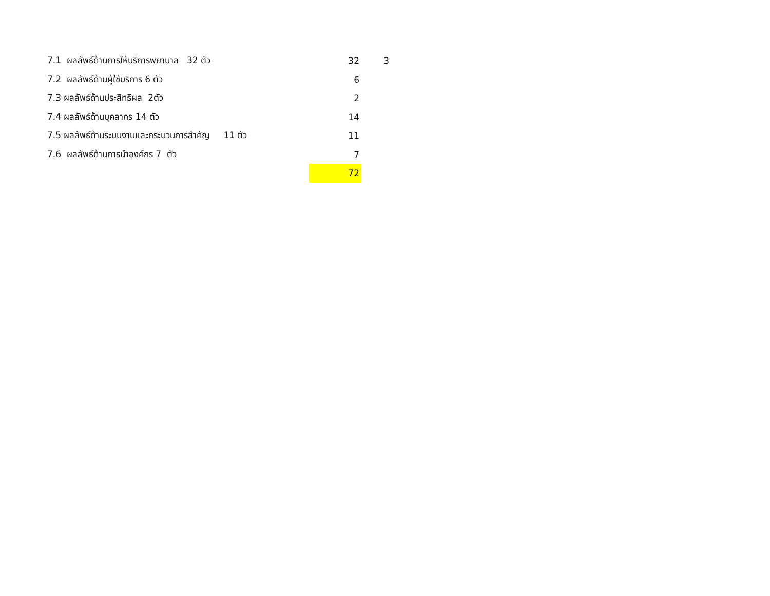| 7.1 ผลลัพธ์ด้านการให้บริการพยาบาล 32 ตัว | 32 | 3 |
| 7.2 ผลลัพธ์ด้านผู้ใช้บริการ 6 ตัว | 6 | |
| 7.3 ผลลัพธ์ด้านประสิทธิผล 2ตัว | 2 | |
| 7.4 ผลลัพธ์ด้านบุคลากร 14 ตัว | 14 | |
| 7.5 ผลลัพธ์ด้านระบบงานและกระบวนการสำคัญ 11 ตัว | 11 | |
| 7.6 ผลลัพธ์ด้านการนำองค์กร 7 ตัว | 7 | |
| | 72 | |